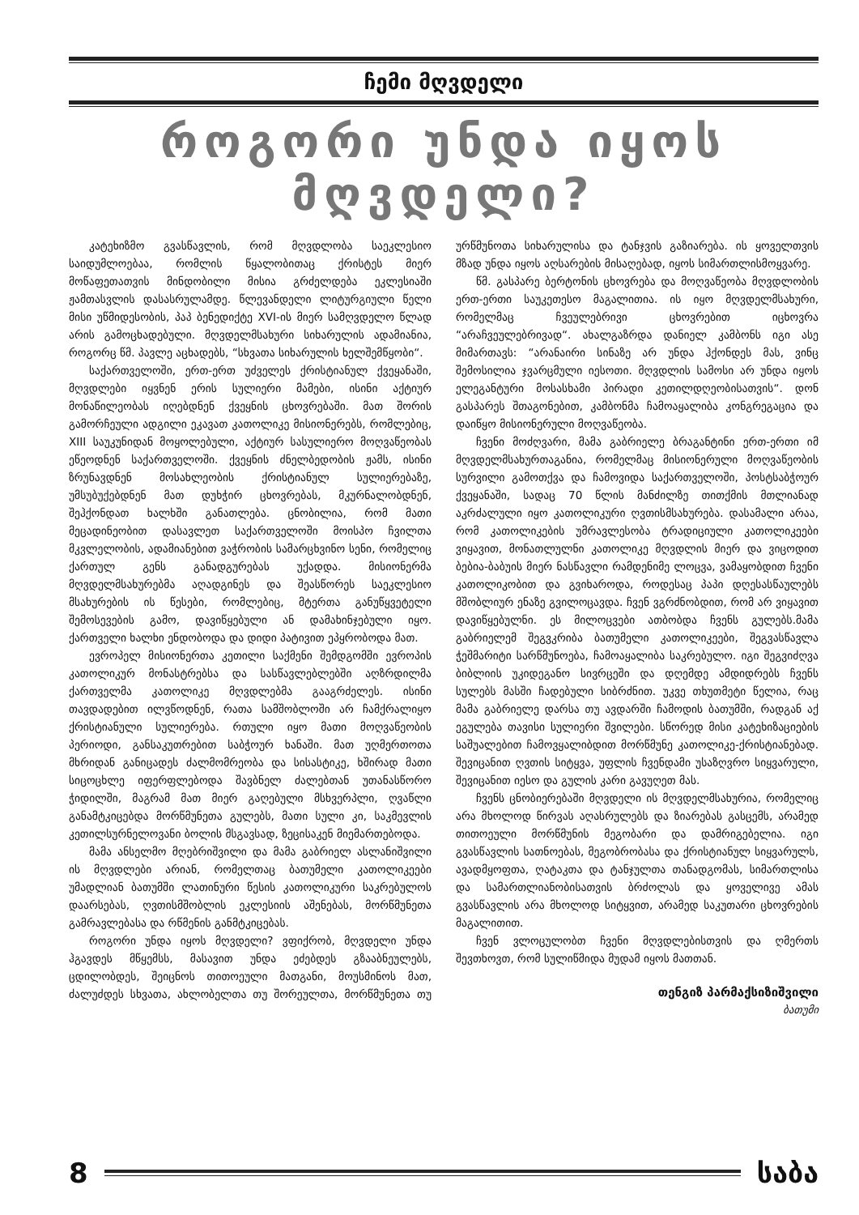ჩემი მღვდელი
როგორი უნდა იყოს მღვდელი?
კატეხიზმო გვასწავლის, რომ მღვდლობა საეკლესიო საიდუმლოებაა, რომლის წყალობითაც ქრისტეს მიერ მოწაფეთათვის მინდობილი მისია გრძელდება ეკლესიაში ჟამთასვლის დასასრულამდე. წლევანდელი ლიტურგიული წელი მისი უწმიდესობის, პაპ ბენედიქტე XVI-ის მიერ სამღვდელო წლად არის გამოცხადებული. მღვდელმსახური სიხარულის ადამიანია, როგორც წმ. პავლე აცხადებს, “სხვათა სიხარულის ხელშემწყობი“.
საქართველოში, ერთ-ერთ უძველეს ქრისტიანულ ქვეყანაში, მღვდლები იყვნენ ერის სულიერი მამები, ისინი აქტიურ მონაწილეობას იღებდნენ ქვეყნის ცხოვრებაში. მათ შორის გამორჩეული ადგილი ეკავათ კათოლიკე მისიონერებს, რომლებიც, XIII საუკუნიდან მოყოლებული, აქტიურ სასულიერო მოღვაწეობას ეწეოდნენ საქართველოში. ქვეყნის ძნელბედობის ჟამს, ისინი ზრუნავდნენ მოსახლეობის ქრისტიანულ სულიერებაზე, უმსუბუქებდნენ მათ დუხჭირ ცხოვრებას, მკურნალობდნენ, შეჰქონდათ ხალხში განათლება. ცნობილია, რომ მათი მეცადინეობით დასავლეთ საქართველოში მოისპო ჩვილთა მკვლელობის, ადამიანებით ვაჭრობის სამარცხვინო სენი, რომელიც ქართულ გენს განადგურებას უქადდა. მისიონერმა მღვდელმსახურებმა აღადგინეს და შეასწორეს საეკლესიო მსახურების ის წესები, რომლებიც, მტერთა განუწყვეტელი შემოსევების გამო, დავიწყებული ან დამახინჯებული იყო. ქართველი ხალხი ენდობოდა და დიდი პატივით ეპყრობოდა მათ.
ევროპელ მისიონერთა კეთილი საქმენი შემდგომში ევროპის კათოლიკურ მონასტრებსა და სასწავლებლებში აღზრდილმა ქართველმა კათოლიკე მღვდლებმა გააგრძელეს. ისინი თავდადებით ილვწოდნენ, რათა სამშობლოში არ ჩამქრალიყო ქრისტიანული სულიერება. რთული იყო მათი მოღვაწეობის პერიოდი, განსაკუთრებით საბჭოურ ხანაში. მათ უღმერთოთა მხრიდან განიცადეს ძალმომრეობა და სისასტიკე, ხშირად მათი სიცოცხლე იფერფლებოდა შავბნელ ძალებთან უთანასწორო ჭიდილში, მაგრამ მათ მიერ გაღებული მსხვერპლი, ღვაწლი განამტკიცებდა მორწმუნეთა გულებს, მათი სული კი, საკმევლის კეთილსურნელოვანი ბოლის მსგავსად, ზეცისაკენ მიემართებოდა.
მამა ანსელმო მღებრიშვილი და მამა გაბრიელ ასლანიშვილი ის მღვდლები არიან, რომელთაც ბათუმელი კათოლიკეები უმადლიან ბათუმში ლათინური წესის კათოლიკური საკრებულოს დაარსებას, ღვთისმშობლის ეკლესიის აშენებას, მორწმუნეთა გამრავლებასა და რწმენის განმტკიცებას.
როგორი უნდა იყოს მღვდელი? ვფიქრობ, მღვდელი უნდა ჰგავდეს მწყემსს, მასავით უნდა ეძებდეს გზააბნეულებს, ცდილობდეს, შეიცნოს თითოეული მათგანი, მოუსმინოს მათ, ძალუძდეს სხვათა, ახლობელთა თუ შორეულთა, მორწმუნეთა თუ ურწმუნოთა სიხარულისა და ტანჯვის გაზიარება. ის ყოველთვის მზად უნდა იყოს აღსარების მისაღებად, იყოს სიმართლისმოყვარე.
წმ. გასპარე ბერტონის ცხოვრება და მოღვაწეობა მღვდლობის ერთ-ერთი საუკეთესო მაგალითია. ის იყო მღვდელმსახური, რომელმაც ჩვეულებრივი ცხოვრებით იცხოვრა “არაჩვეულებრივად“. ახალგაზრდა დანიელ კამბონს იგი ასე მიმართავს: “არანაირი სინაზე არ უნდა ჰქონდეს მას, ვინც შემოსილია ჯვარცმული იესოთი. მღვდლის სამოსი არ უნდა იყოს ელეგანტური მოსასხამი პირადი კეთილდღეობისათვის“. დონ გასპარეს შთაგონებით, კამბონმა ჩამოაყალიბა კონგრეგაცია და დაიწყო მისიონერული მოღვაწეობა.
ჩვენი მოძღვარი, მამა გაბრიელე ბრაგანტინი ერთ-ერთი იმ მღვდელმსახურთაგანია, რომელმაც მისიონერული მოღვაწეობის სურვილი გამოთქვა და ჩამოვიდა საქართველოში, პოსტსაბჭოურ ქვეყანაში, სადაც 70 წლის მანძილზე თითქმის მთლიანად აკრძალული იყო კათოლიკური ღვთისმსახურება. დასამალი არაა, რომ კათოლიკების უმრავლესობა ტრადიციული კათოლიკეები ვიყავით, მონათლულნი კათოლიკე მღვდლის მიერ და ვიცოდით ბებია-ბაბუის მიერ ნასწავლი რამდენიმე ლოცვა, ვამაყობდით ჩვენი კათოლიკობით და გვიხაროდა, როდესაც პაპი დღესასწაულებს მშობლიურ ენაზე გვილოცავდა. ჩვენ ვგრძნობდით, რომ არ ვიყავით დავიწყებულნი. ეს მილოცვები ათბობდა ჩვენს გულებს.მამა გაბრიელემ შეგვკრიბა ბათუმელი კათოლიკეები, შეგვასწავლა ჭეშმარიტი სარწმუნოება, ჩამოაყალიბა საკრებულო. იგი შეგვიძღვა ბიბლიის უკიდეგანო სივრცეში და დღემდე ამდიდრებს ჩვენს სულებს მასში ჩადებული სიბრძნით. უკვე თხუთმეტი წელია, რაც მამა გაბრიელე დარსა თუ ავდარში ჩამოდის ბათუმში, რადგან აქ ეგულება თავისი სულიერი შვილები. სწორედ მისი კატეხიზაციების საშუალებით ჩამოვყალიბდით მორწმუნე კათოლიკე-ქრისტიანებად. შევიცანით ღვთის სიტყვა, უფლის ჩვენდამი უსაზღვრო სიყვარული, შევიცანით იესო და გულის კარი გავუღეთ მას.
ჩვენს ცნობიერებაში მღვდელი ის მღვდელმსახურია, რომელიც არა მხოლოდ წირვას აღასრულებს და ზიარებას გასცემს, არამედ თითოეული მორწმუნის მეგობარი და დამრიგებელია. იგი გვასწავლის სათნოებას, მეგობრობასა და ქრისტიანულ სიყვარულს, ავადმყოფთა, ღატაკთა და ტანჯულთა თანადგომას, სიმართლისა და სამართლიანობისათვის ბრძოლას და ყოველივე ამას გვასწავლის არა მხოლოდ სიტყვით, არამედ საკუთარი ცხოვრების მაგალითით.
ჩვენ ვლოცულობთ ჩვენი მღვდლებისთვის და ღმერთს შევთხოვთ, რომ სულიწმიდა მუდამ იყოს მათთან.
თენგიზ პარმაქსიზიშვილი
ბათუმი
8 საბა